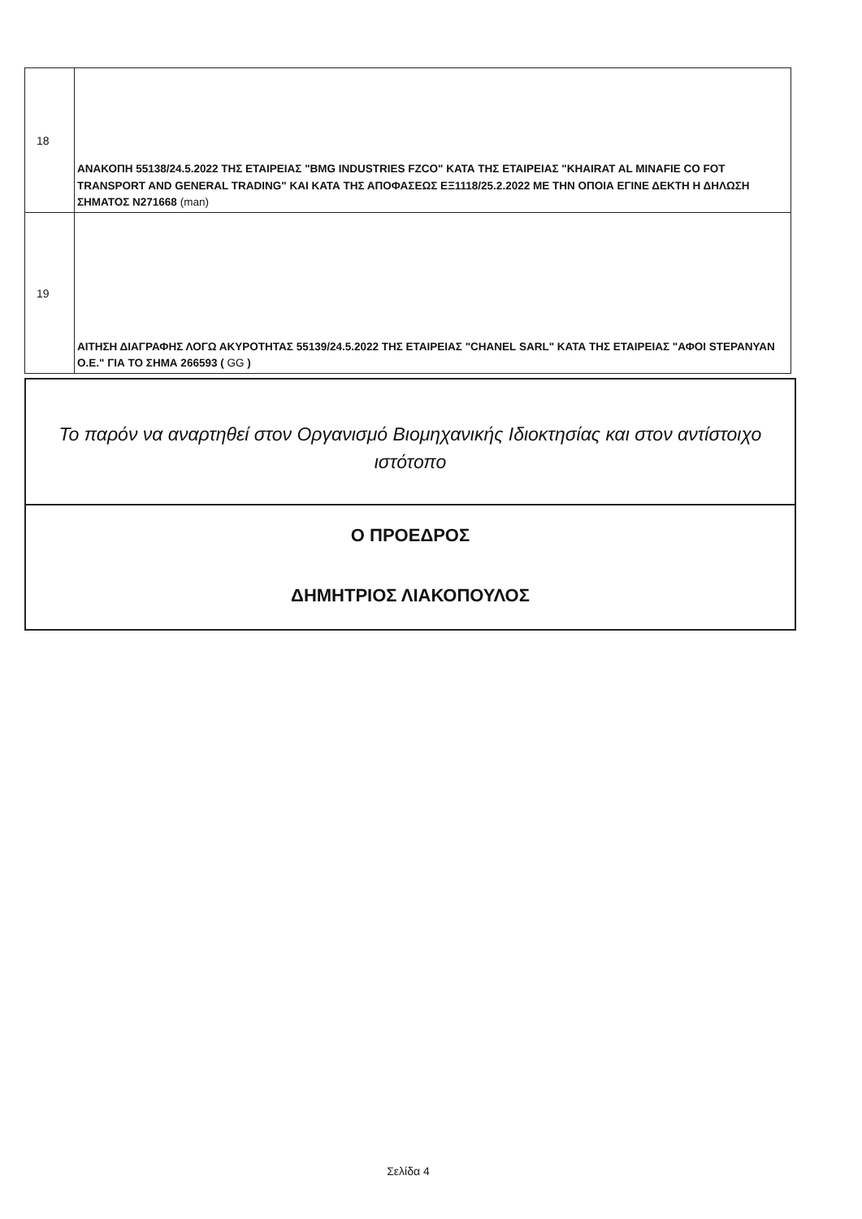| 18 | ΑΝΑΚΟΠΗ 55138/24.5.2022 ΤΗΣ ΕΤΑΙΡΕΙΑΣ "BMG INDUSTRIES FZCO" ΚΑΤΑ ΤΗΣ ΕΤΑΙΡΕΙΑΣ "KHAIRAT AL MINAFIE CO FOT TRANSPORT AND GENERAL TRADING" ΚΑΙ ΚΑΤΑ ΤΗΣ ΑΠΟΦΑΣΕΩΣ ΕΞ1118/25.2.2022 ΜΕ ΤΗΝ ΟΠΟΙΑ ΕΓΙΝΕ ΔΕΚΤΗ Η ΔΗΛΩΣΗ ΣΗΜΑΤΟΣ Ν271668 (man) |
| 19 | ΑΙΤΗΣΗ ΔΙΑΓΡΑΦΗΣ ΛΟΓΩ ΑΚΥΡΟΤΗΤΑΣ 55139/24.5.2022 ΤΗΣ ΕΤΑΙΡΕΙΑΣ "CHANEL SARL" ΚΑΤΑ ΤΗΣ ΕΤΑΙΡΕΙΑΣ "ΑΦΟΙ STEPANYAN Ο.Ε." ΓΙΑ ΤΟ ΣΗΜΑ 266593 ( GG ) |
Το παρόν να αναρτηθεί στον Οργανισμό Βιομηχανικής Ιδιοκτησίας και στον αντίστοιχο ιστότοπο
Ο ΠΡΟΕΔΡΟΣ
ΔΗΜΗΤΡΙΟΣ ΛΙΑΚΟΠΟΥΛΟΣ
Σελίδα 4